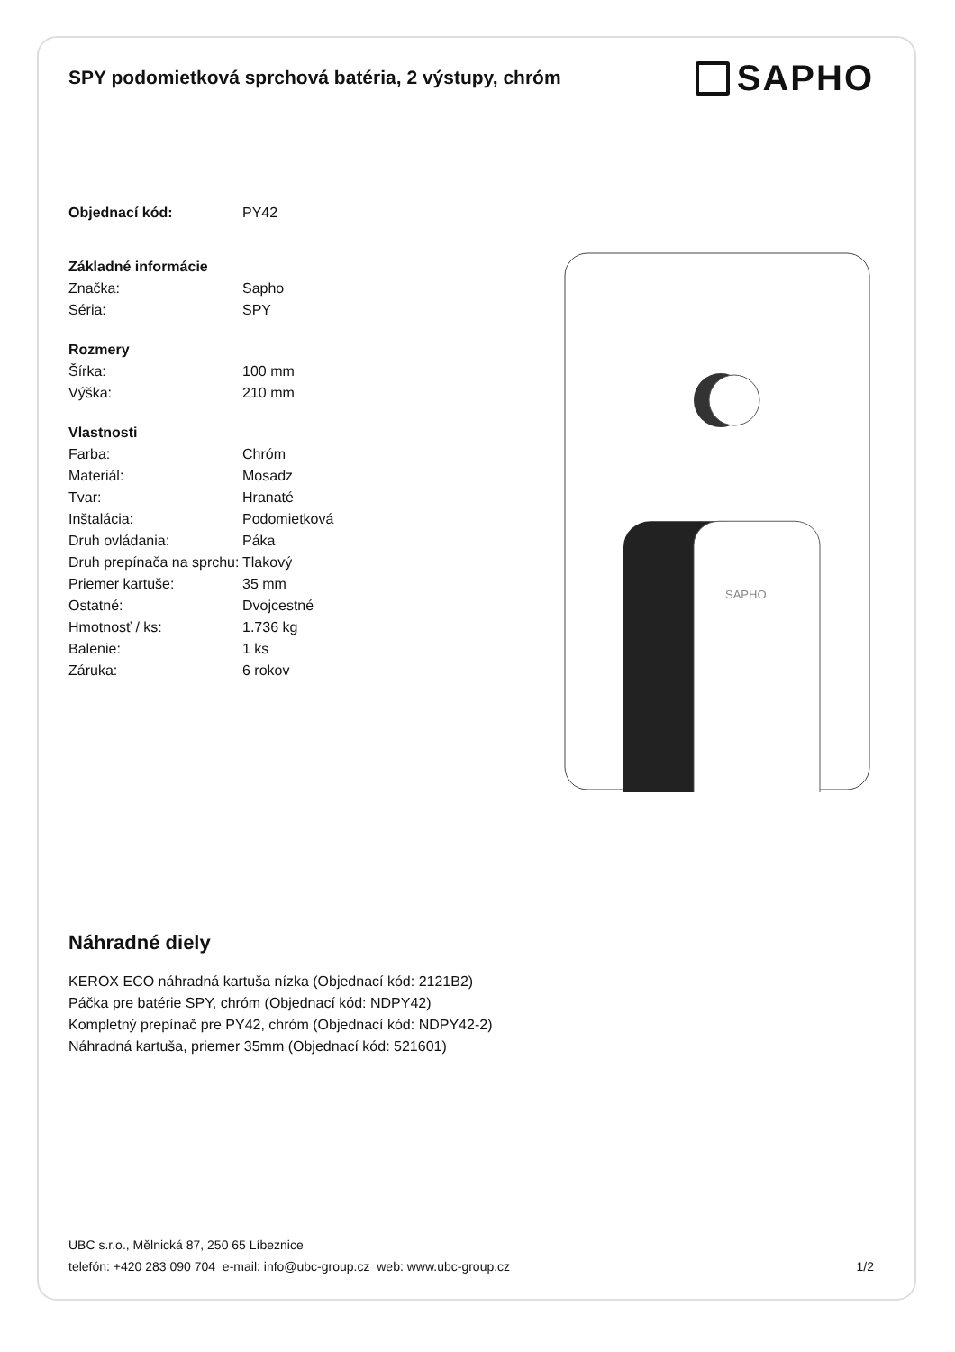SPY podomietková sprchová batéria, 2 výstupy, chróm
SAPHO
| Objednací kód: | PY42 |
| Základné informácie | |
| Značka: | Sapho |
| Séria: | SPY |
| Rozmery | |
| Šírka: | 100 mm |
| Výška: | 210 mm |
| Vlastnosti | |
| Farba: | Chróm |
| Materiál: | Mosadz |
| Tvar: | Hranaté |
| Inštalácia: | Podomietková |
| Druh ovládania: | Páka |
| Druh prepínača na sprchu: | Tlakový |
| Priemer kartuše: | 35 mm |
| Ostatné: | Dvojcestné |
| Hmotnosť / ks: | 1.736 kg |
| Balenie: | 1 ks |
| Záruka: | 6 rokov |
SAPHO
Náhradné diely
KEROX ECO náhradná kartuša nízka (Objednací kód: 2121B2)
Páčka pre batérie SPY, chróm (Objednací kód: NDPY42)
Kompletný prepínač pre PY42, chróm (Objednací kód: NDPY42-2)
Náhradná kartuša, priemer 35mm (Objednací kód: 521601)
UBC s.r.o., Mělnická 87, 250 65 Líbeznice
telefón: +420 283 090 704 e-mail: info@ubc-group.cz web: www.ubc-group.cz
1/2